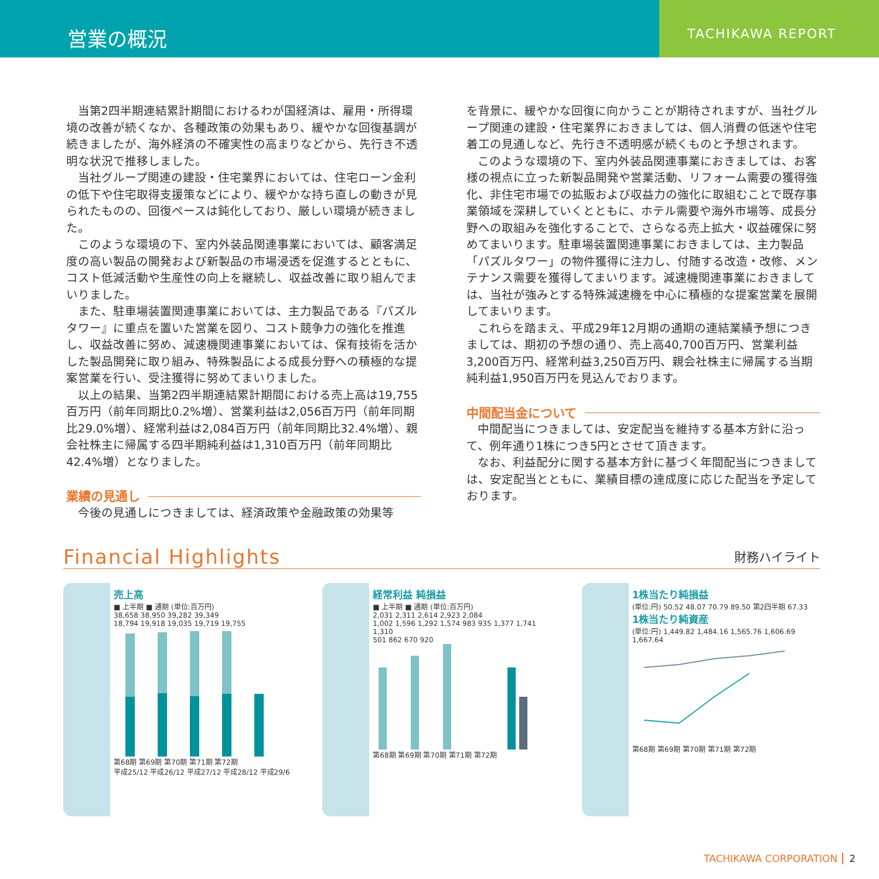営業の概況
TACHIKAWA REPORT
当第2四半期連結累計期間におけるわが国経済は、雇用・所得環境の改善が続くなか、各種政策の効果もあり、緩やかな回復基調が続きましたが、海外経済の不確実性の高まりなどから、先行き不透明な状況で推移しました。
当社グループ関連の建設・住宅業界においては、住宅ローン金利の低下や住宅取得支援策などにより、緩やかな持ち直しの動きが見られたものの、回復ペースは鈍化しており、厳しい環境が続きました。
このような環境の下、室内外装品関連事業においては、顧客満足度の高い製品の開発および新製品の市場浸透を促進するとともに、コスト低減活動や生産性の向上を継続し、収益改善に取り組んでまいりました。
また、駐車場装置関連事業においては、主力製品である『パズルタワー』に重点を置いた営業を図り、コスト競争力の強化を推進し、収益改善に努め、減速機関連事業においては、保有技術を活かした製品開発に取り組み、特殊製品による成長分野への積極的な提案営業を行い、受注獲得に努めてまいりました。
以上の結果、当第2四半期連結累計期間における売上高は19,755百万円（前年同期比0.2%増）、営業利益は2,056百万円（前年同期比29.0%増）、経常利益は2,084百万円（前年同期比32.4%増）、親会社株主に帰属する四半期純利益は1,310百万円（前年同期比42.4%増）となりました。
業績の見通し
今後の見通しにつきましては、経済政策や金融政策の効果等
を背景に、緩やかな回復に向かうことが期待されますが、当社グループ関連の建設・住宅業界におきましては、個人消費の低迷や住宅着工の見通しなど、先行き不透明感が続くものと予想されます。
このような環境の下、室内外装品関連事業におきましては、お客様の視点に立った新製品開発や営業活動、リフォーム需要の獲得強化、非住宅市場での拡販および収益力の強化に取組むことで既存事業領域を深耕していくとともに、ホテル需要や海外市場等、成長分野への取組みを強化することで、さらなる売上拡大・収益確保に努めてまいります。駐車場装置関連事業におきましては、主力製品「パズルタワー」の物件獲得に注力し、付随する改造・改修、メンテナンス需要を獲得してまいります。減速機関連事業におきましては、当社が強みとする特殊減速機を中心に積極的な提案営業を展開してまいります。
これらを踏まえ、平成29年12月期の通期の連結業績予想につきましては、期初の予想の通り、売上高40,700百万円、営業利益3,200百万円、経常利益3,250百万円、親会社株主に帰属する当期純利益1,950百万円を見込んでおります。
中間配当金について
中間配当につきましては、安定配当を維持する基本方針に沿って、例年通り1株につき5円とさせて頂きます。
なお、利益配分に関する基本方針に基づく年間配当につきましては、安定配当とともに、業績目標の達成度に応じた配当を予定しております。
Financial Highlights 財務ハイライト
売上高
■ 上半期 ■ 通期 (単位:百万円)
38,658 38,950 39,282 39,349
18,794 19,918 19,035 19,719 19,755
第68期 第69期 第70期 第71期 第72期
平成25/12 平成26/12 平成27/12 平成28/12 平成29/6
経常利益 純損益
■ 上半期 ■ 通期 (単位:百万円)
2,031 2,311 2,614 2,923 2,084
1,002 1,596 1,292 1,574 983 935 1,377 1,741 1,310
501 862 670 920
第68期 第69期 第70期 第71期 第72期
1株当たり純損益
(単位:円) 50.52 48.07 70.79 89.50 第2四半期 67.33
1株当たり純資産
(単位:円) 1,449.82 1,484.16 1,565.76 1,606.69 1,667.64
第68期 第69期 第70期 第71期 第72期
TACHIKAWA CORPORATION 2